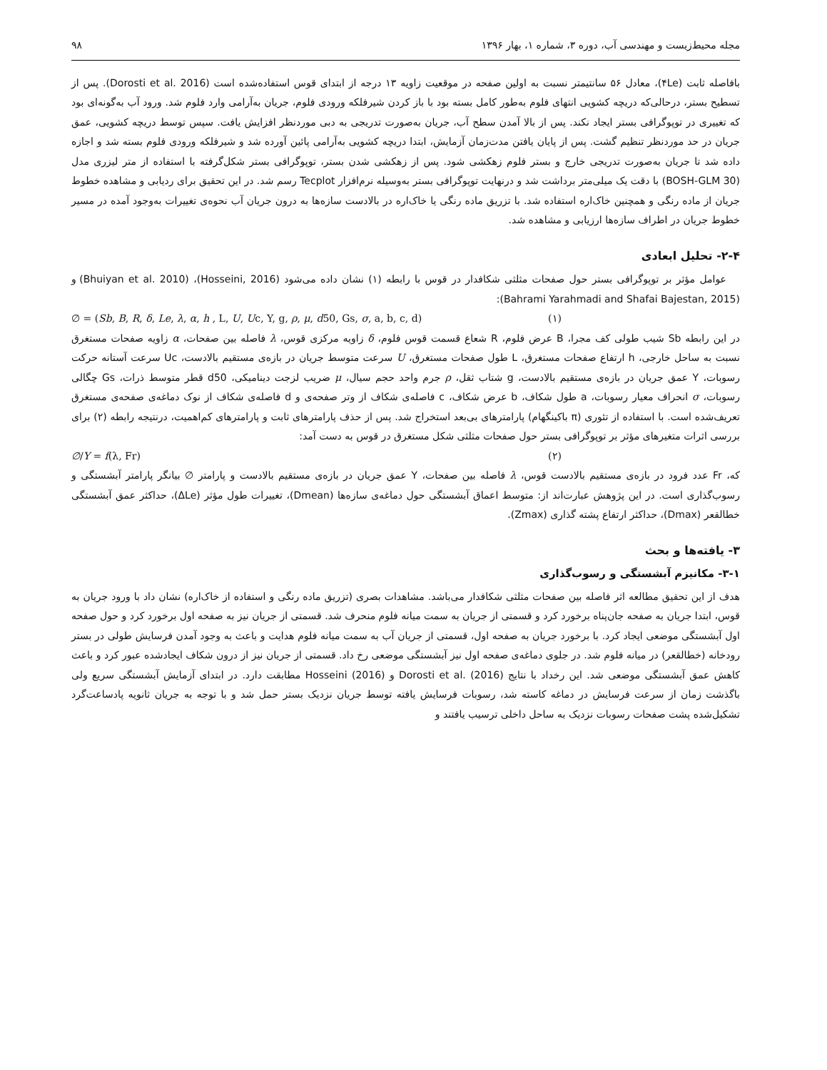مجله محیط‌زیست و مهندسی آب، دوره ۳، شماره ۱، بهار ۱۳۹۶ ۹۸
بافاصله ثابت (۴Le)، معادل ۵۶ سانتیمتر نسبت به اولین صفحه در موقعیت زاویه ۱۳ درجه از ابتدای قوس استفاده‌شده است (Dorosti et al. 2016). پس از تسطیح بستر، درحالی‌که دریچه کشویی انتهای فلوم به‌طور کامل بسته بود با باز کردن شیرفلکه ورودی فلوم، جریان به‌آرامی وارد فلوم شد. ورود آب به‌گونه‌ای بود که تغییری در توپوگرافی بستر ایجاد نکند. پس از بالا آمدن سطح آب، جریان به‌صورت تدریجی به دبی موردنظر افزایش یافت. سپس توسط دریچه کشویی، عمق جریان در حد موردنظر تنظیم گشت. پس از پایان یافتن مدت‌زمان آزمایش، ابتدا دریچه کشویی به‌آرامی پائین آورده شد و شیرفلکه ورودی فلوم بسته شد و اجازه داده شد تا جریان به‌صورت تدریجی خارج و بستر فلوم زهکشی شود. پس از زهکشی شدن بستر، توپوگرافی بستر شکل‌گرفته با استفاده از متر لیزری مدل (BOSH-GLM 30) با دقت یک میلی‌متر برداشت شد و درنهایت توپوگرافی بستر به‌وسیله نرم‌افزار Tecplot رسم شد. در این تحقیق برای ردیابی و مشاهده خطوط جریان از ماده رنگی و همچنین خاک‌اره استفاده شد. با تزریق ماده رنگی یا خاک‌اره در بالادست سازه‌ها به درون جریان آب نحوه‌ی تغییرات به‌وجود آمده در مسیر خطوط جریان در اطراف سازه‌ها ارزیابی و مشاهده شد.
۲-۴- تحلیل ابعادی
عوامل مؤثر بر توپوگرافی بستر حول صفحات مثلثی شکافدار در قوس با رابطه (۱) نشان داده می‌شود (Hosseini, 2016)، (Bhuiyan et al. 2010) و (Bahrami Yarahmadi and Shafai Bajestan, 2015):
∅ = (Sb, B, R, δ, Le, λ, α, h , L, U, Uc, Y, g, ρ, μ, d50, Gs, σ, a, b, c, d) (۱)
در این رابطه Sb شیب طولی کف مجرا، B عرض فلوم، R شعاع قسمت قوس فلوم، δ زاویه مرکزی قوس، λ فاصله بین صفحات، α زاویه صفحات مستغرق نسبت به ساحل خارجی، h ارتفاع صفحات مستغرق، L طول صفحات مستغرق، U سرعت متوسط جریان در بازه‌ی مستقیم بالادست، Uc سرعت آستانه حرکت رسوبات، Y عمق جریان در بازه‌ی مستقیم بالادست، g شتاب ثقل، ρ جرم واحد حجم سیال، μ ضریب لزجت دینامیکی، d50 قطر متوسط ذرات، Gs چگالی رسوبات، σ انحراف معیار رسوبات، a طول شکاف، b عرض شکاف، c فاصله‌ی شکاف از وتر صفحه‌ی و d فاصله‌ی شکاف از نوک دماغه‌ی صفحه‌ی مستغرق تعریف‌شده است. با استفاده از تئوری (π باکینگهام) پارامترهای بی‌بعد استخراج شد. پس از حذف پارامترهای ثابت و پارامترهای کم‌اهمیت، درنتیجه رابطه (۲) برای بررسی اثرات متغیرهای مؤثر بر توپوگرافی بستر حول صفحات مثلثی شکل مستغرق در قوس به دست آمد:
∅/Y = f(λ, Fr) (۲)
که، Fr عدد فرود در بازه‌ی مستقیم بالادست قوس، λ فاصله بین صفحات، Y عمق جریان در بازه‌ی مستقیم بالادست و پارامتر ∅ بیانگر پارامتر آبشستگی و رسوب‌گذاری است. در این پژوهش عبارت‌اند از: متوسط اعماق آبشستگی حول دماغه‌ی سازه‌ها (Dmean)، تغییرات طول مؤثر (ΔLe)، حداکثر عمق آبشستگی خطالقعر (Dmax)، حداکثر ارتفاع پشته گذاری (Zmax).
۳- یافته‌ها و بحث
۳-۱- مکانیزم آبشستگی و رسوب‌گذاری
هدف از این تحقیق مطالعه اثر فاصله بین صفحات مثلثی شکافدار می‌باشد. مشاهدات بصری (تزریق ماده رنگی و استفاده از خاک‌اره) نشان داد با ورود جریان به قوس، ابتدا جریان به صفحه جان‌پناه برخورد کرد و قسمتی از جریان به سمت میانه فلوم منحرف شد. قسمتی از جریان نیز به صفحه اول برخورد کرد و حول صفحه اول آبشستگی موضعی ایجاد کرد. با برخورد جریان به صفحه اول، قسمتی از جریان آب به سمت میانه فلوم هدایت و باعث به وجود آمدن فرسایش طولی در بستر رودخانه (خطالقعر) در میانه فلوم شد. در جلوی دماغه‌ی صفحه اول نیز آبشستگی موضعی رخ داد. قسمتی از جریان نیز از درون شکاف ایجادشده عبور کرد و باعث کاهش عمق آبشستگی موضعی شد. این رخداد با نتایج Dorosti et al. (2016) و Hosseini (2016) مطابقت دارد. در ابتدای آزمایش آبشستگی سریع ولی باگذشت زمان از سرعت فرسایش در دماغه کاسته شد، رسوبات فرسایش یافته توسط جریان نزدیک بستر حمل شد و با توجه به جریان ثانویه پادساعت‌گرد تشکیل‌شده پشت صفحات رسوبات نزدیک به ساحل داخلی ترسیب یافتند و